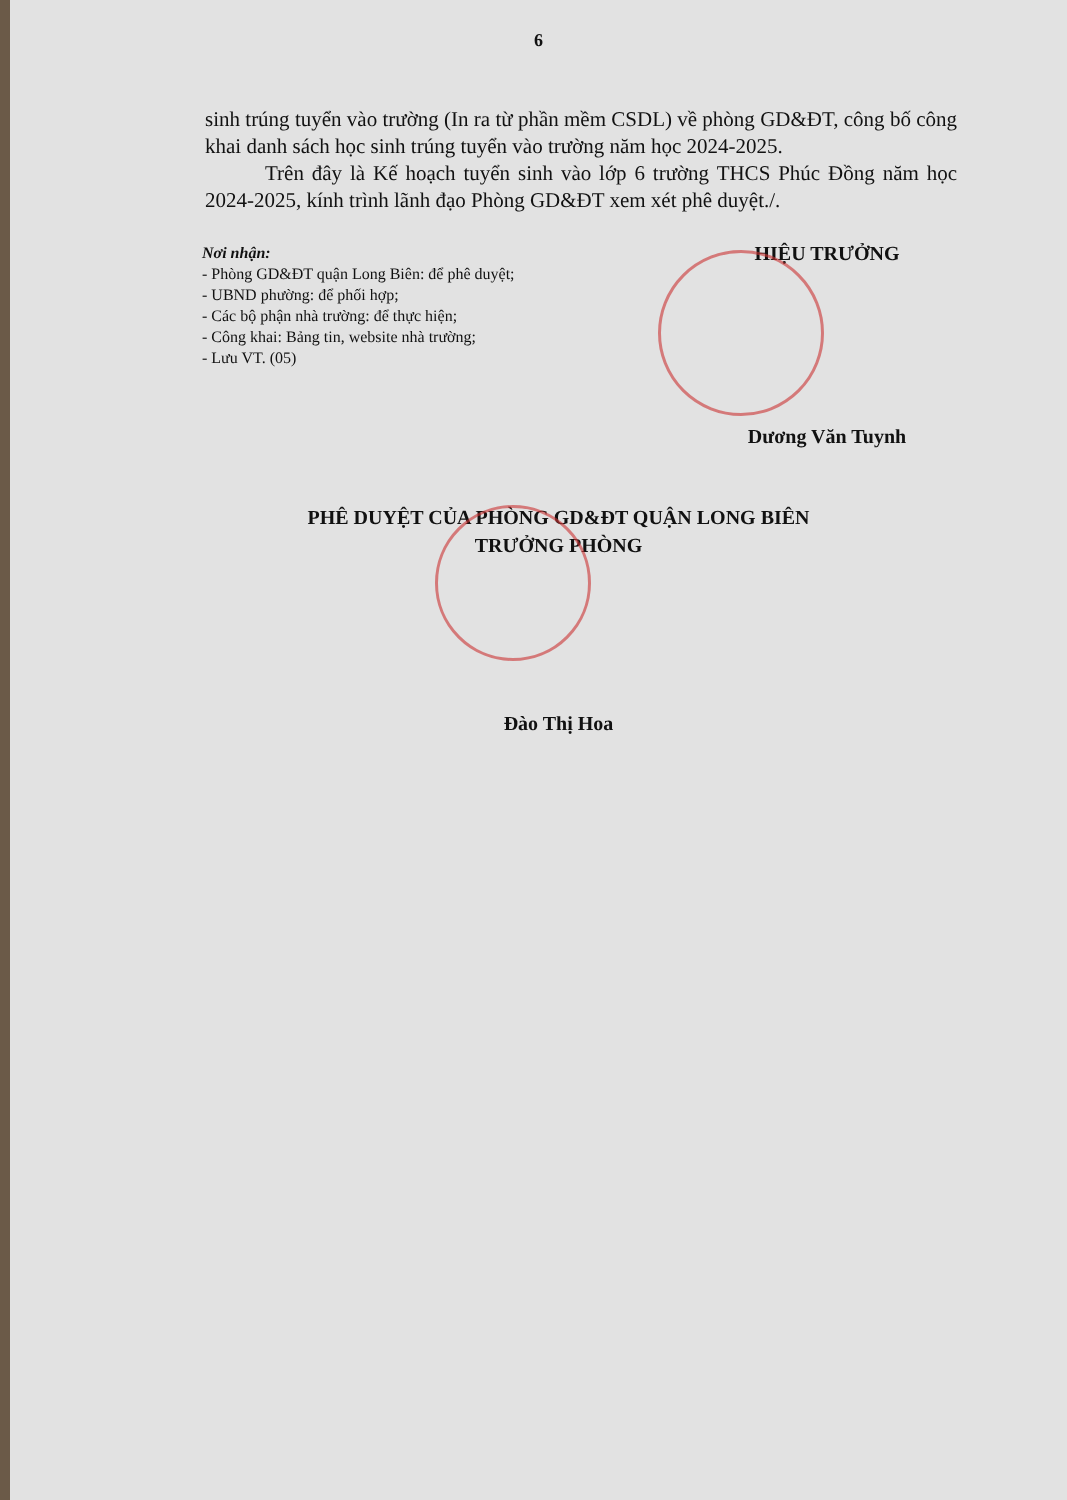6
sinh trúng tuyển vào trường (In ra từ phần mềm CSDL) về phòng GD&ĐT, công bố công khai danh sách học sinh trúng tuyển vào trường năm học 2024-2025.
Trên đây là Kế hoạch tuyển sinh vào lớp 6 trường THCS Phúc Đồng năm học 2024-2025, kính trình lãnh đạo Phòng GD&ĐT xem xét phê duyệt./.
Nơi nhận:
- Phòng GD&ĐT quận Long Biên: để phê duyệt;
- UBND phường: để phối hợp;
- Các bộ phận nhà trường: để thực hiện;
- Công khai: Bảng tin, website nhà trường;
- Lưu VT. (05)
HIỆU TRƯỞNG
Dương Văn Tuynh
PHÊ DUYỆT CỦA PHÒNG GD&ĐT QUẬN LONG BIÊN
TRƯỞNG PHÒNG
Đào Thị Hoa